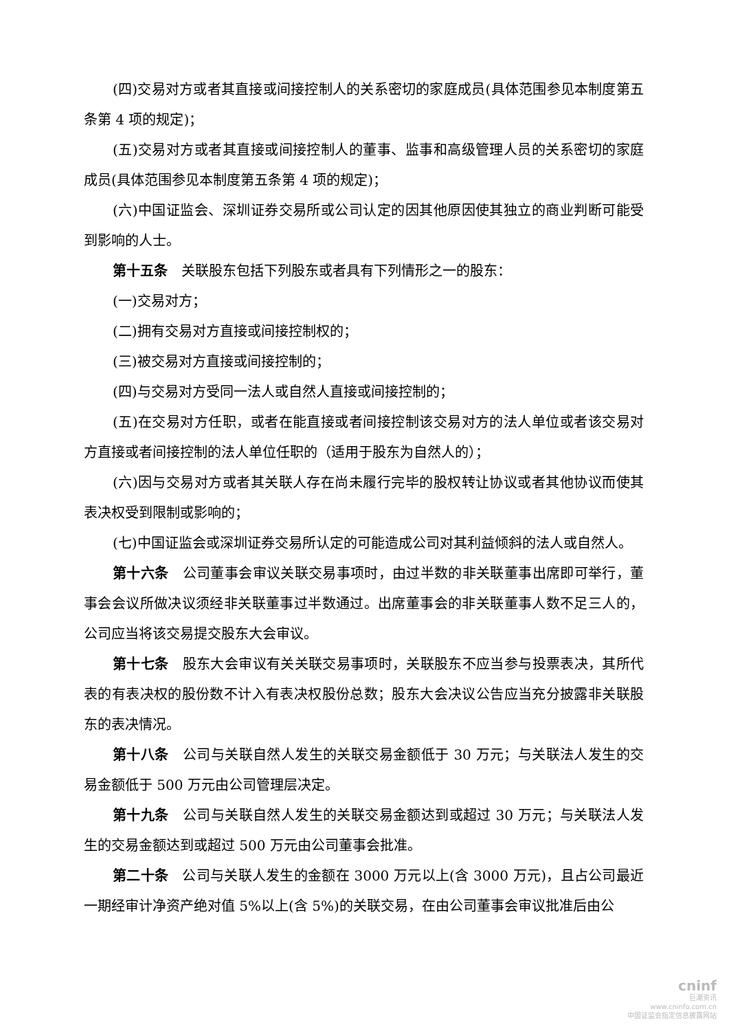(四)交易对方或者其直接或间接控制人的关系密切的家庭成员(具体范围参见本制度第五条第 4 项的规定)；
(五)交易对方或者其直接或间接控制人的董事、监事和高级管理人员的关系密切的家庭成员(具体范围参见本制度第五条第 4 项的规定)；
(六)中国证监会、深圳证券交易所或公司认定的因其他原因使其独立的商业判断可能受到影响的人士。
第十五条　关联股东包括下列股东或者具有下列情形之一的股东：
(一)交易对方；
(二)拥有交易对方直接或间接控制权的；
(三)被交易对方直接或间接控制的；
(四)与交易对方受同一法人或自然人直接或间接控制的；
(五)在交易对方任职，或者在能直接或者间接控制该交易对方的法人单位或者该交易对方直接或者间接控制的法人单位任职的（适用于股东为自然人的）；
(六)因与交易对方或者其关联人存在尚未履行完毕的股权转让协议或者其他协议而使其表决权受到限制或影响的；
(七)中国证监会或深圳证券交易所认定的可能造成公司对其利益倾斜的法人或自然人。
第十六条　公司董事会审议关联交易事项时，由过半数的非关联董事出席即可举行，董事会会议所做决议须经非关联董事过半数通过。出席董事会的非关联董事人数不足三人的，公司应当将该交易提交股东大会审议。
第十七条　股东大会审议有关关联交易事项时，关联股东不应当参与投票表决，其所代表的有表决权的股份数不计入有表决权股份总数；股东大会决议公告应当充分披露非关联股东的表决情况。
第十八条　公司与关联自然人发生的关联交易金额低于 30 万元；与关联法人发生的交易金额低于 500 万元由公司管理层决定。
第十九条　公司与关联自然人发生的关联交易金额达到或超过 30 万元；与关联法人发生的交易金额达到或超过 500 万元由公司董事会批准。
第二十条　公司与关联人发生的金额在 3000 万元以上(含 3000 万元)，且占公司最近一期经审计净资产绝对值 5%以上(含 5%)的关联交易，在由公司董事会审议批准后由公
cninf
巨潮资讯
www.cninfo.com.cn
中国证监会指定信息披露网站